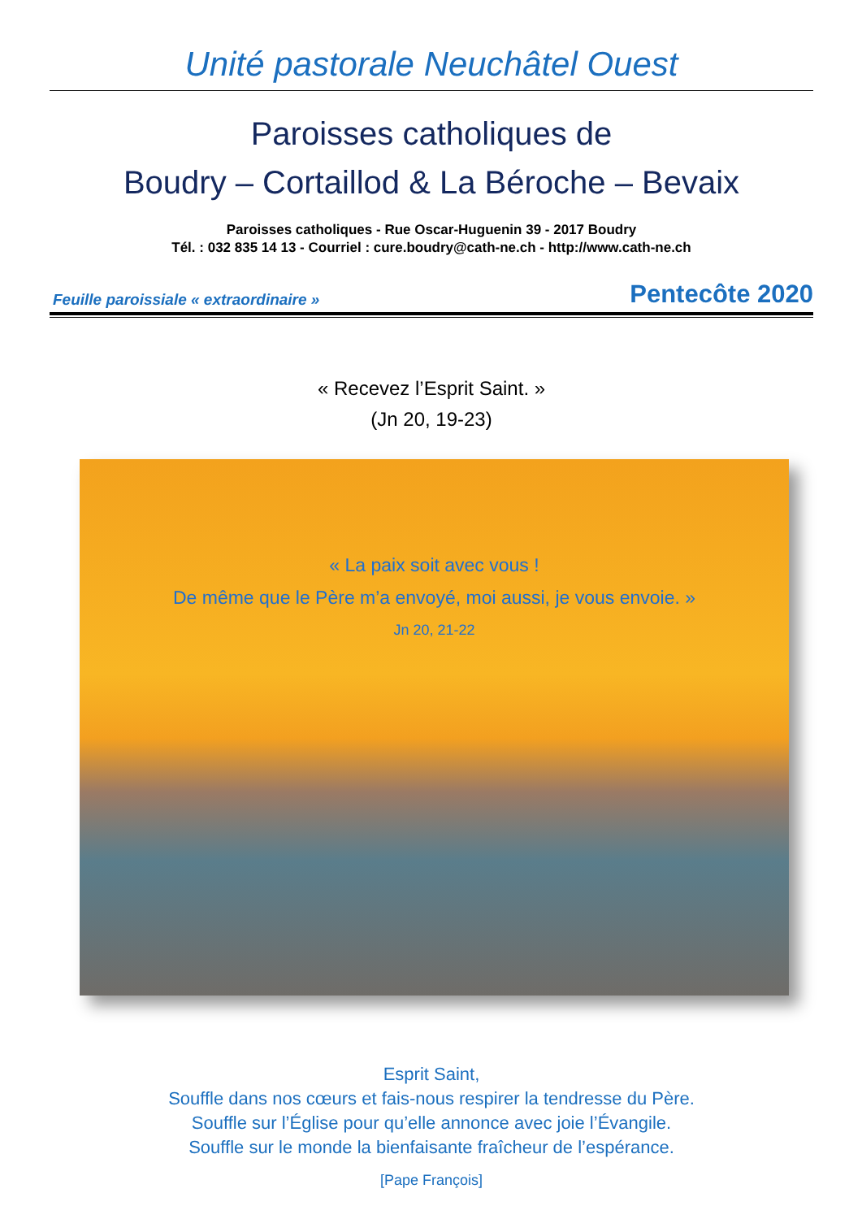Unité pastorale Neuchâtel Ouest
Paroisses catholiques de
Boudry – Cortaillod & La Béroche – Bevaix
Paroisses catholiques - Rue Oscar-Huguenin 39 - 2017 Boudry
Tél. : 032 835 14 13 - Courriel : cure.boudry@cath-ne.ch - http://www.cath-ne.ch
Feuille paroissiale « extraordinaire » Pentecôte 2020
« Recevez l’Esprit Saint. »
(Jn 20, 19-23)
« La paix soit avec vous !
De même que le Père m’a envoyé, moi aussi, je vous envoie. »
Jn 20, 21-22
Esprit Saint,
Souffle dans nos cœurs et fais-nous respirer la tendresse du Père.
Souffle sur l’Église pour qu’elle annonce avec joie l’Évangile.
Souffle sur le monde la bienfaisante fraîcheur de l’espérance.
[Pape François]